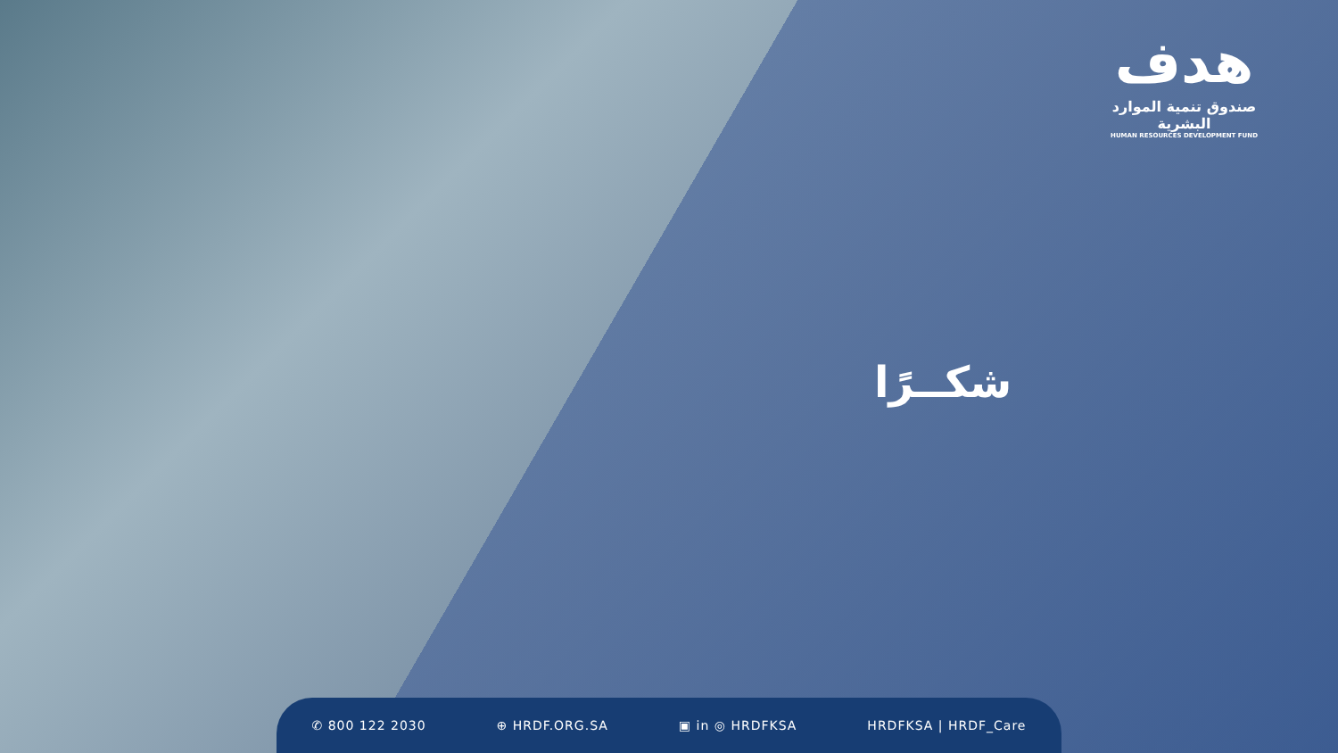هدف
صندوق تنمية الموارد البشرية
HUMAN RESOURCES DEVELOPMENT FUND
شكــرًا
✆ 800 122 2030 ⊕ HRDF.ORG.SA ▣ in ◎ HRDFKSA HRDFKSA | HRDF_Care